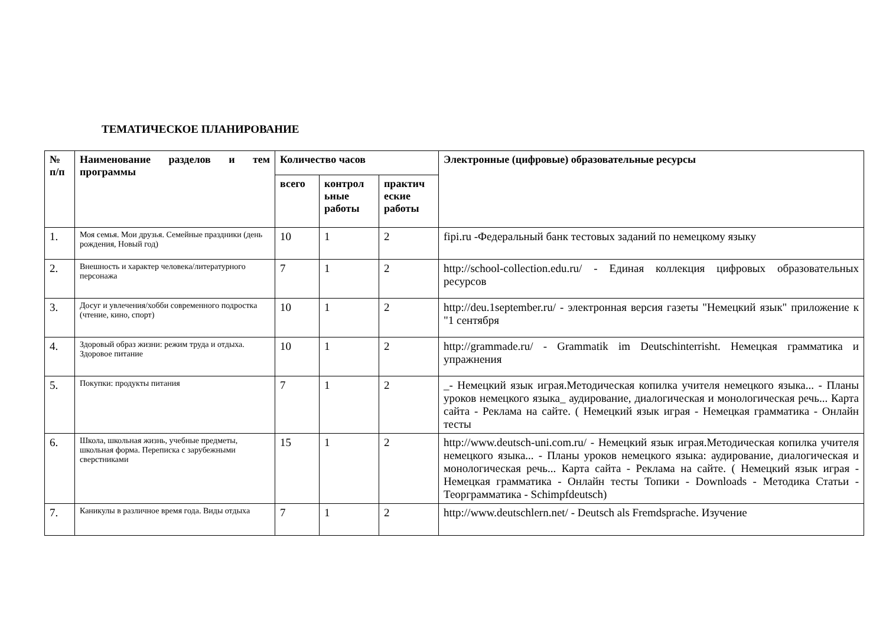ТЕМАТИЧЕСКОЕ ПЛАНИРОВАНИЕ
| № п/п | Наименование разделов и тем программы | Количество часов | | | Электронные (цифровые) образовательные ресурсы |
| --- | --- | --- | --- | --- | --- |
| | | всего | контрол ьные работы | практич еские работы | |
| 1. | Моя семья. Мои друзья. Семейные праздники (день рождения, Новый год) | 10 | 1 | 2 | fipi.ru -Федеральный банк тестовых заданий по немецкому языку |
| 2. | Внешность и характер человека/литературного персонажа | 7 | 1 | 2 | http://school-collection.edu.ru/ - Единая коллекция цифровых образовательных ресурсов |
| 3. | Досуг и увлечения/хобби современного подростка (чтение, кино, спорт) | 10 | 1 | 2 | http://deu.1september.ru/ - электронная версия газеты "Немецкий язык" приложение к "1 сентября |
| 4. | Здоровый образ жизни: режим труда и отдыха. Здоровое питание | 10 | 1 | 2 | http://grammade.ru/ - Grammatik im Deutschinterrisht. Немецкая грамматика и упражнения |
| 5. | Покупки: продукты питания | 7 | 1 | 2 | _- Немецкий язык играя.Методическая копилка учителя немецкого языка... - Планы уроков немецкого языка_ аудирование, диалогическая и монологическая речь... Карта сайта - Реклама на сайте. ( Немецкий язык играя - Немецкая грамматика - Онлайн тесты |
| 6. | Школа, школьная жизнь, учебные предметы, школьная форма. Переписка с зарубежными сверстниками | 15 | 1 | 2 | http://www.deutsch-uni.com.ru/ - Немецкий язык играя.Методическая копилка учителя немецкого языка... - Планы уроков немецкого языка: аудирование, диалогическая и монологическая речь... Карта сайта - Реклама на сайте. ( Немецкий язык играя - Немецкая грамматика - Онлайн тесты Топики - Downloads - Методика Статьи - Теорграмматика - Schimpfdeutsch) |
| 7. | Каникулы в различное время года. Виды отдыха | 7 | 1 | 2 | http://www.deutschlern.net/ - Deutsch als Fremdsprache. Изучение |